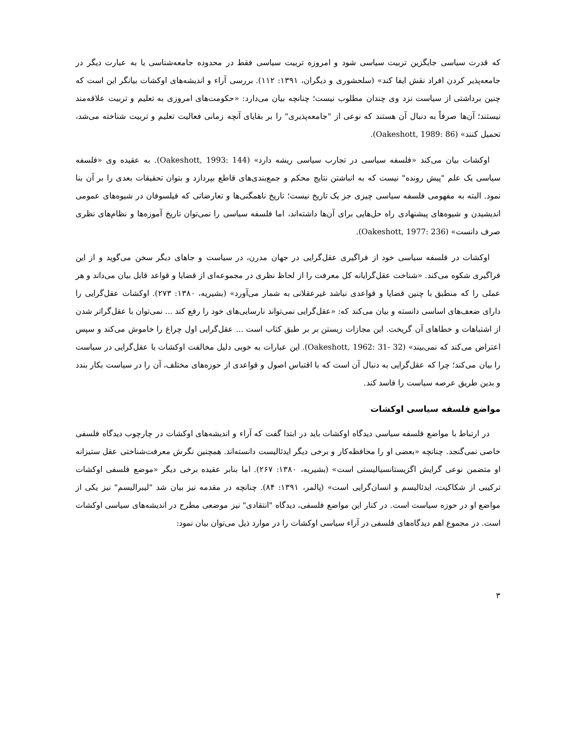که قدرت سیاسی جایگزین تربیت سیاسی شود و امروزه تربیت سیاسی فقط در محدوده جامعه‌شناسی یا به عبارت دیگر در جامعه‌پذیر کردن افراد نقش ایفا کند» (سلحشوری و دیگران، ۱۳۹۱: ۱۱۲). بررسی آراء و اندیشه‌های اوکشات بیانگر این است که چنین برداشتی از سیاست نزد وی چندان مطلوب نیست؛ چنانچه بیان می‌دارد: «حکومت‌های امروزی به تعلیم و تربیت علاقه‌مند نیستند؛ آن‌ها صرفاً به دنبال آن هستند که نوعی از "جامعه‌پذیری" را بر بقایای آنچه زمانی فعالیت تعلیم و تربیت شناخته می‌شد، تحمیل کنند» (Oakeshott, 1989: 86).
اوکشات بیان می‌کند «فلسفه سیاسی در تجارب سیاسی ریشه دارد» (Oakeshott, 1993: 144). به عقیده وی «فلسفه سیاسی یک علم "پیش رونده" نیست که به انباشتن نتایج محکم و جمع‌بندی‌های قاطع بپردازد و بتوان تحقیقات بعدی را بر آن بنا نمود. البته به مفهومی فلسفه سیاسی چیزی جز یک تاریخ نیست؛ تاریخ ناهمگنی‌ها و تعارضاتی که فیلسوفان در شیوه‌های عمومی اندیشیدن و شیوه‌های پیشنهادی راه حل‌هایی برای آن‌ها داشته‌اند، اما فلسفه سیاسی را نمی‌توان تاریخ آموزه‌ها و نظام‌های نظری صرف دانست» (Oakeshott, 1977: 236).
اوکشات در فلسفه سیاسی خود از فراگیری عقل‌گرایی در جهان مدرن، در سیاست و جاهای دیگر سخن می‌گوید و از این فراگیری شکوه می‌کند. «شناخت عقل‌گرایانه کل معرفت را از لحاظ نظری در مجموعه‌ای از قضایا و قواعد قابل بیان می‌داند و هر عملی را که منطبق با چنین قضایا و قواعدی نباشد غیرعقلانی به شمار می‌آورد» (بشیریه، ۱۳۸۰: ۲۷۳). اوکشات عقل‌گرایی را دارای ضعف‌های اساسی دانسته و بیان می‌کند که: «عقل‌گرایی نمی‌تواند نارسایی‌های خود را رفع کند ... نمی‌توان با عقل‌گراتر شدن از اشتباهات و خطاهای آن گریخت. این مجازات زیستن بر بر طبق کتاب است ... عقل‌گرایی اول چراغ را خاموش می‌کند و سپس اعتراض می‌کند که نمی‌بیند» (Oakeshott, 1962: 31- 32). این عبارات به خوبی دلیل مخالفت اوکشات با عقل‌گرایی در سیاست را بیان می‌کند؛ چرا که عقل‌گرایی به دنبال آن است که با اقتباس اصول و قواعدی از حوزه‌های مختلف، آن را در سیاست بکار بندد و بدین طریق عرصه سیاست را فاسد کند.
مواضع فلسفه سیاسی اوکشات
در ارتباط با مواضع فلسفه سیاسی دیدگاه اوکشات باید در ابتدا گفت که آراء و اندیشه‌های اوکشات در چارچوب دیدگاه فلسفی خاصی نمی‌گنجد. چنانچه «بعضی او را محافظه‌کار و برخی دیگر ایدئالیست دانسته‌اند. همچنین نگرش معرفت‌شناختی عقل ستیزانه او متضمن نوعی گرایش اگزیستانسیالیستی است» (بشیریه، ۱۳۸۰: ۲۶۷). اما بنابر عقیده برخی دیگر «موضع فلسفی اوکشات ترکیبی از شکاکیت، ایدئالیسم و انسان‌گرایی است» (پالمر، ۱۳۹۱: ۸۴). چنانچه در مقدمه نیز بیان شد "لیبرالیسم" نیز یکی از مواضع او در حوزه سیاست است. در کنار این مواضع فلسفی، دیدگاه "انتقادی" نیز موضعی مطرح در اندیشه‌های سیاسی اوکشات است. در مجموع اهم دیدگاه‌های فلسفی در آراء سیاسی اوکشات را در موارد ذیل می‌توان بیان نمود:
۳